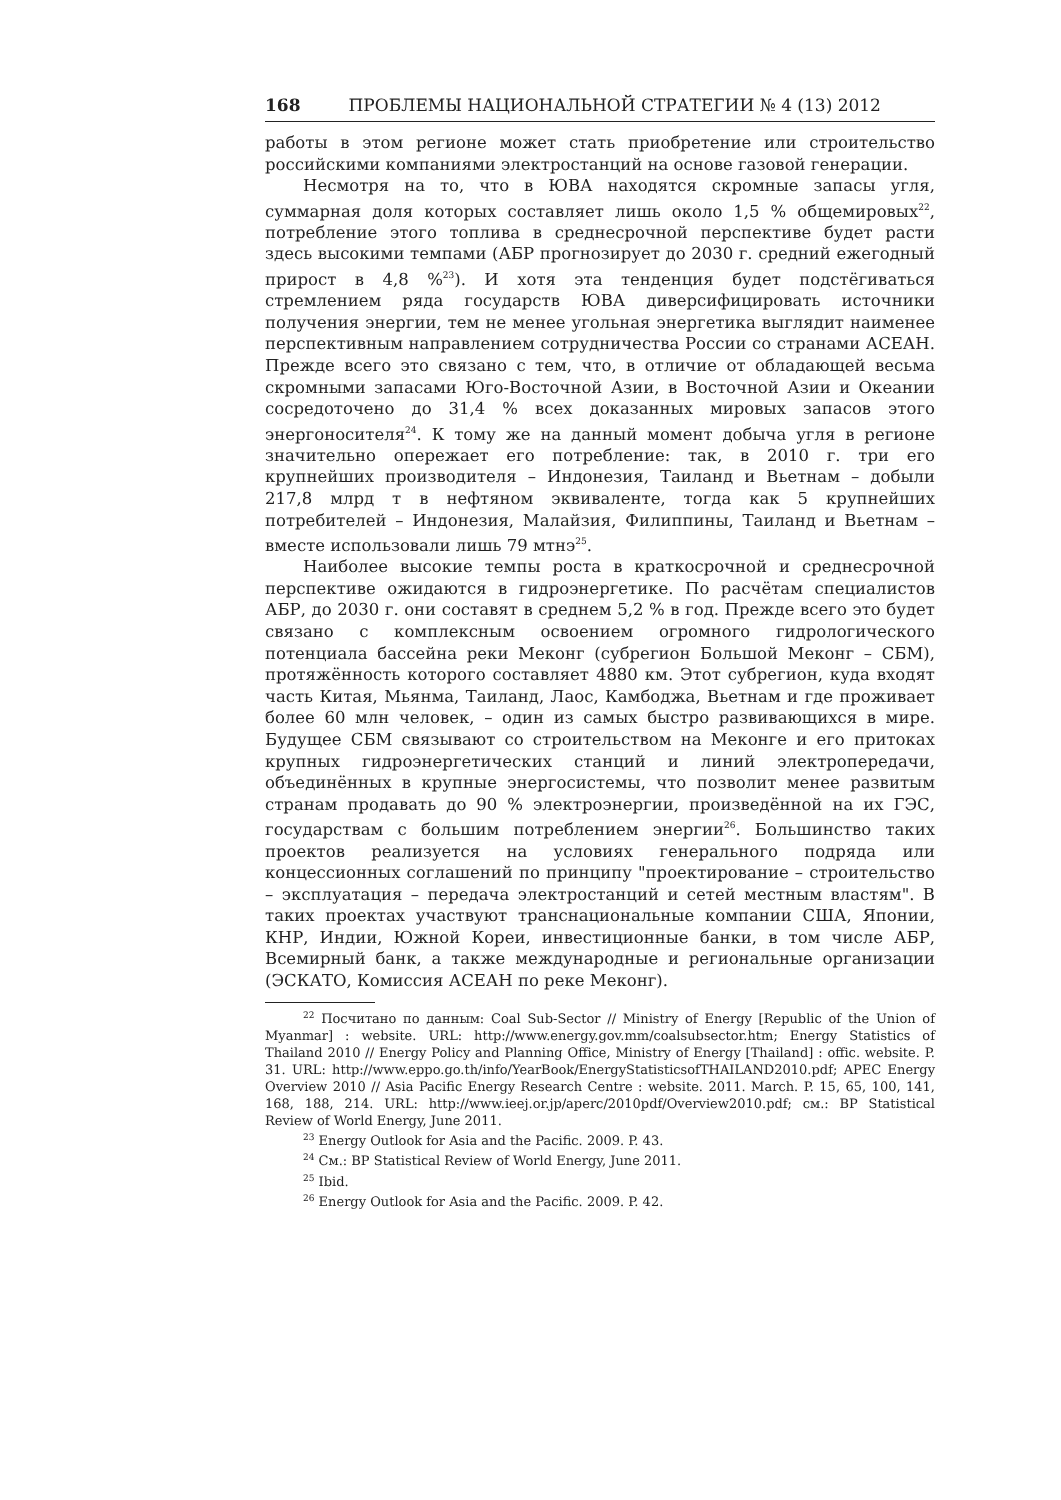168 ПРОБЛЕМЫ НАЦИОНАЛЬНОЙ СТРАТЕГИИ № 4 (13) 2012
работы в этом регионе может стать приобретение или строительство российскими компаниями электростанций на основе газовой генерации.
Несмотря на то, что в ЮВА находятся скромные запасы угля, суммарная доля которых составляет лишь около 1,5 % общемировых<sup>22</sup>, потребление этого топлива в среднесрочной перспективе будет расти здесь высокими темпами (АБР прогнозирует до 2030 г. средний ежегодный прирост в 4,8 %<sup>23</sup>). И хотя эта тенденция будет подстёгиваться стремлением ряда государств ЮВА диверсифицировать источники получения энергии, тем не менее угольная энергетика выглядит наименее перспективным направлением сотрудничества России со странами АСЕАН. Прежде всего это связано с тем, что, в отличие от обладающей весьма скромными запасами Юго-Восточной Азии, в Восточной Азии и Океании сосредоточено до 31,4 % всех доказанных мировых запасов этого энергоносителя<sup>24</sup>. К тому же на данный момент добыча угля в регионе значительно опережает его потребление: так, в 2010 г. три его крупнейших производителя – Индонезия, Таиланд и Вьетнам – добыли 217,8 млрд т в нефтяном эквиваленте, тогда как 5 крупнейших потребителей – Индонезия, Малайзия, Филиппины, Таиланд и Вьетнам – вместе использовали лишь 79 мтнэ<sup>25</sup>.
Наиболее высокие темпы роста в краткосрочной и среднесрочной перспективе ожидаются в гидроэнергетике. По расчётам специалистов АБР, до 2030 г. они составят в среднем 5,2 % в год. Прежде всего это будет связано с комплексным освоением огромного гидрологического потенциала бассейна реки Меконг (субрегион Большой Меконг – СБМ), протяжённость которого составляет 4880 км. Этот субрегион, куда входят часть Китая, Мьянма, Таиланд, Лаос, Камбоджа, Вьетнам и где проживает более 60 млн человек, – один из самых быстро развивающихся в мире. Будущее СБМ связывают со строительством на Меконге и его притоках крупных гидроэнергетических станций и линий электропередачи, объединённых в крупные энергосистемы, что позволит менее развитым странам продавать до 90 % электроэнергии, произведённой на их ГЭС, государствам с большим потреблением энергии<sup>26</sup>. Большинство таких проектов реализуется на условиях генерального подряда или концессионных соглашений по принципу "проектирование – строительство – эксплуатация – передача электростанций и сетей местным властям". В таких проектах участвуют транснациональные компании США, Японии, КНР, Индии, Южной Кореи, инвестиционные банки, в том числе АБР, Всемирный банк, а также международные и региональные организации (ЭСКАТО, Комиссия АСЕАН по реке Меконг).
<sup>22</sup> Посчитано по данным: Coal Sub-Sector // Ministry of Energy [Republic of the Union of Myanmar] : website. URL: http://www.energy.gov.mm/coalsubsector.htm; Energy Statistics of Thailand 2010 // Energy Policy and Planning Office, Ministry of Energy [Thailand] : offic. website. P. 31. URL: http://www.eppo.go.th/info/YearBook/EnergyStatisticsofTHAILAND2010.pdf; APEC Energy Overview 2010 // Asia Pacific Energy Research Centre : website. 2011. March. P. 15, 65, 100, 141, 168, 188, 214. URL: http://www.ieej.or.jp/aperc/2010pdf/Overview2010.pdf; см.: BP Statistical Review of World Energy, June 2011.
<sup>23</sup> Energy Outlook for Asia and the Pacific. 2009. P. 43.
<sup>24</sup> См.: BP Statistical Review of World Energy, June 2011.
<sup>25</sup> Ibid.
<sup>26</sup> Energy Outlook for Asia and the Pacific. 2009. P. 42.